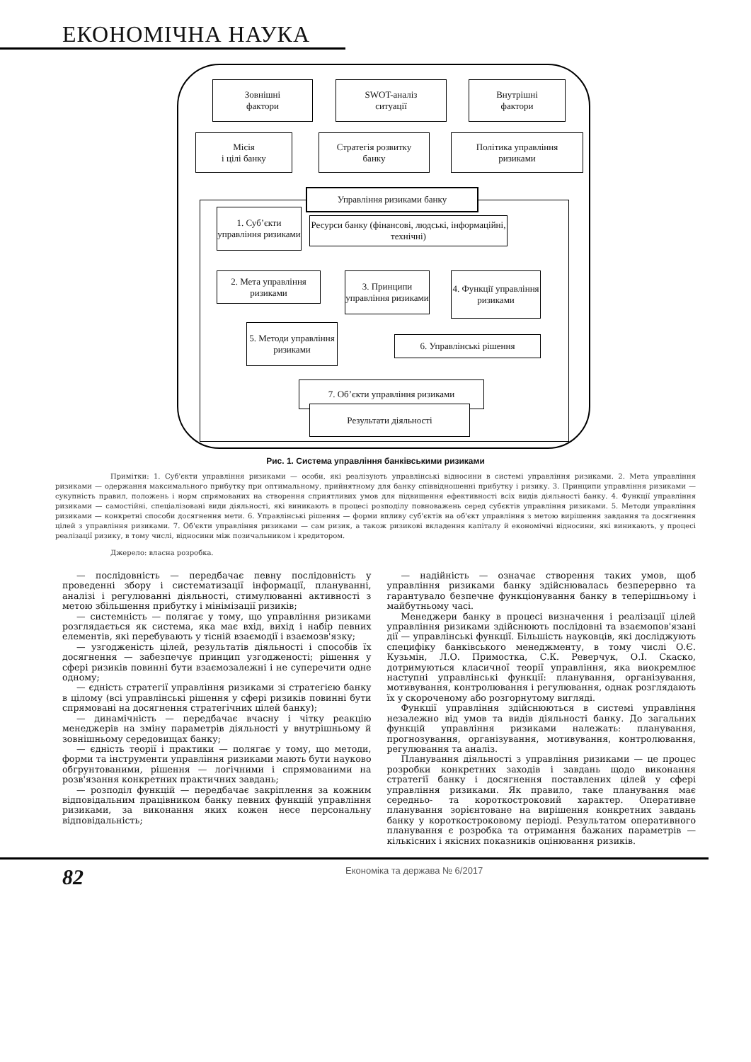ЕКОНОМІЧНА НАУКА
Зовнішні
фактори
SWOT-аналіз
ситуації
Внутрішні
фактори
Місія
і цілі банку
Стратегія розвитку
банку
Політика управління
ризиками
Управління ризиками банку
1. Суб’єкти управління ризиками
Ресурси банку (фінансові, людські, інформаційні, технічні)
2. Мета управління ризиками
3. Принципи управління ризиками
4. Функції управління ризиками
5. Методи управління ризиками
6. Управлінські рішення
7. Об’єкти управління ризиками
Результати діяльності
Рис. 1. Система управління банківськими ризиками
Примітки: 1. Суб'єкти управління ризиками — особи, які реалізують управлінські відносини в системі управління ризиками. 2. Мета управління ризиками — одержання максимального прибутку при оптимальному, прийнятному для банку співвідношенні прибутку і ризику. 3. Принципи управління ризиками — сукупність правил, положень і норм спрямованих на створення сприятливих умов для підвищення ефективності всіх видів діяльності банку. 4. Функції управління ризиками — самостійні, спеціалізовані види діяльності, які виникають в процесі розподілу повноважень серед субєктів управління ризиками. 5. Методи управління ризиками — конкретні способи досягнення мети. 6. Управлінські рішення — форми впливу суб'єктів на об'єкт управління з метою вирішення завдання та досягнення цілей з управління ризиками. 7. Об'єкти управління ризиками — сам ризик, а також ризикові вкладення капіталу й економічні відносини, які виникають, у процесі реалізації ризику, в тому числі, відносини між позичальником і кредитором.
Джерело: власна розробка.
— послідовність — передбачає певну послідовність у проведенні збору і систематизації інформації, плануванні, аналізі і регулюванні діяльності, стимулюванні активності з метою збільшення прибутку і мінімізації ризиків;
— системність — полягає у тому, що управління ризиками розглядається як система, яка має вхід, вихід і набір певних елементів, які перебувають у тісній взаємодії і взаємозв'язку;
— узгодженість цілей, результатів діяльності і способів їх досягнення — забезпечує принцип узгодженості; рішення у сфері ризиків повинні бути взаємозалежні і не суперечити одне одному;
— єдність стратегії управління ризиками зі стратегією банку в цілому (всі управлінські рішення у сфері ризиків повинні бути спрямовані на досягнення стратегічних цілей банку);
— динамічність — передбачає вчасну і чітку реакцію менеджерів на зміну параметрів діяльності у внутрішньому й зовнішньому середовищах банку;
— єдність теорії і практики — полягає у тому, що методи, форми та інструменти управління ризиками мають бути науково обгрунтованими, рішення — логічними і спрямованими на розв'язання конкретних практичних завдань;
— розподіл функцій — передбачає закріплення за кожним відповідальним працівником банку певних функцій управління ризиками, за виконання яких кожен несе персональну відповідальність;
— надійність — означає створення таких умов, щоб управління ризиками банку здійснювалась безперервно та гарантувало безпечне функціонування банку в теперішньому і майбутньому часі.
Менеджери банку в процесі визначення і реалізації цілей управління ризиками здійснюють послідовні та взаємопов'язані дії — управлінські функції. Більшість науковців, які досліджують специфіку банківського менеджменту, в тому числі О.Є. Кузьмін, Л.О. Примостка, С.К. Реверчук, О.І. Скаско, дотримуються класичної теорії управління, яка виокремлює наступні управлінські функції: планування, організування, мотивування, контролювання і регулювання, однак розглядають їх у скороченому або розгорнутому вигляді.
Функції управління здійснюються в системі управління незалежно від умов та видів діяльності банку. До загальних функцій управління ризиками належать: планування, прогнозування, організування, мотивування, контролювання, регулювання та аналіз.
Планування діяльності з управління ризиками — це процес розробки конкретних заходів і завдань щодо виконання стратегії банку і досягнення поставлених цілей у сфері управління ризиками. Як правило, таке планування має середньо- та короткостроковий характер. Оперативне планування зорієнтоване на вирішення конкретних завдань банку у короткостроковому періоді. Результатом оперативного планування є розробка та отримання бажаних параметрів — кількісних і якісних показників оцінювання ризиків.
82 Економіка та держава № 6/2017